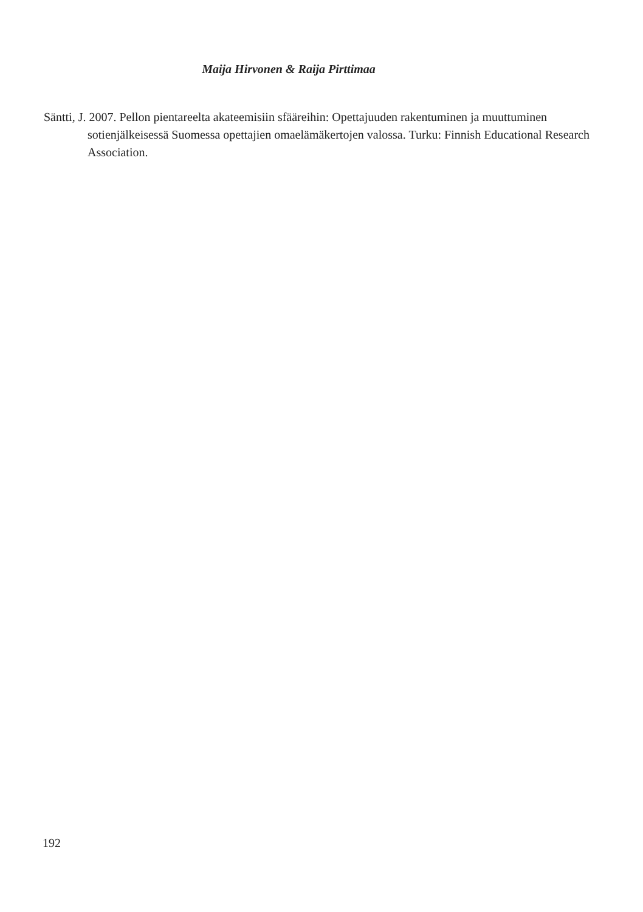Maija Hirvonen & Raija Pirttimaa
Säntti, J. 2007. Pellon pientareelta akateemisiin sfääreihin: Opettajuuden rakentuminen ja muuttuminen sotienjälkeisessä Suomessa opettajien omaelämäkertojen valossa. Turku: Finnish Educational Research Association.
192